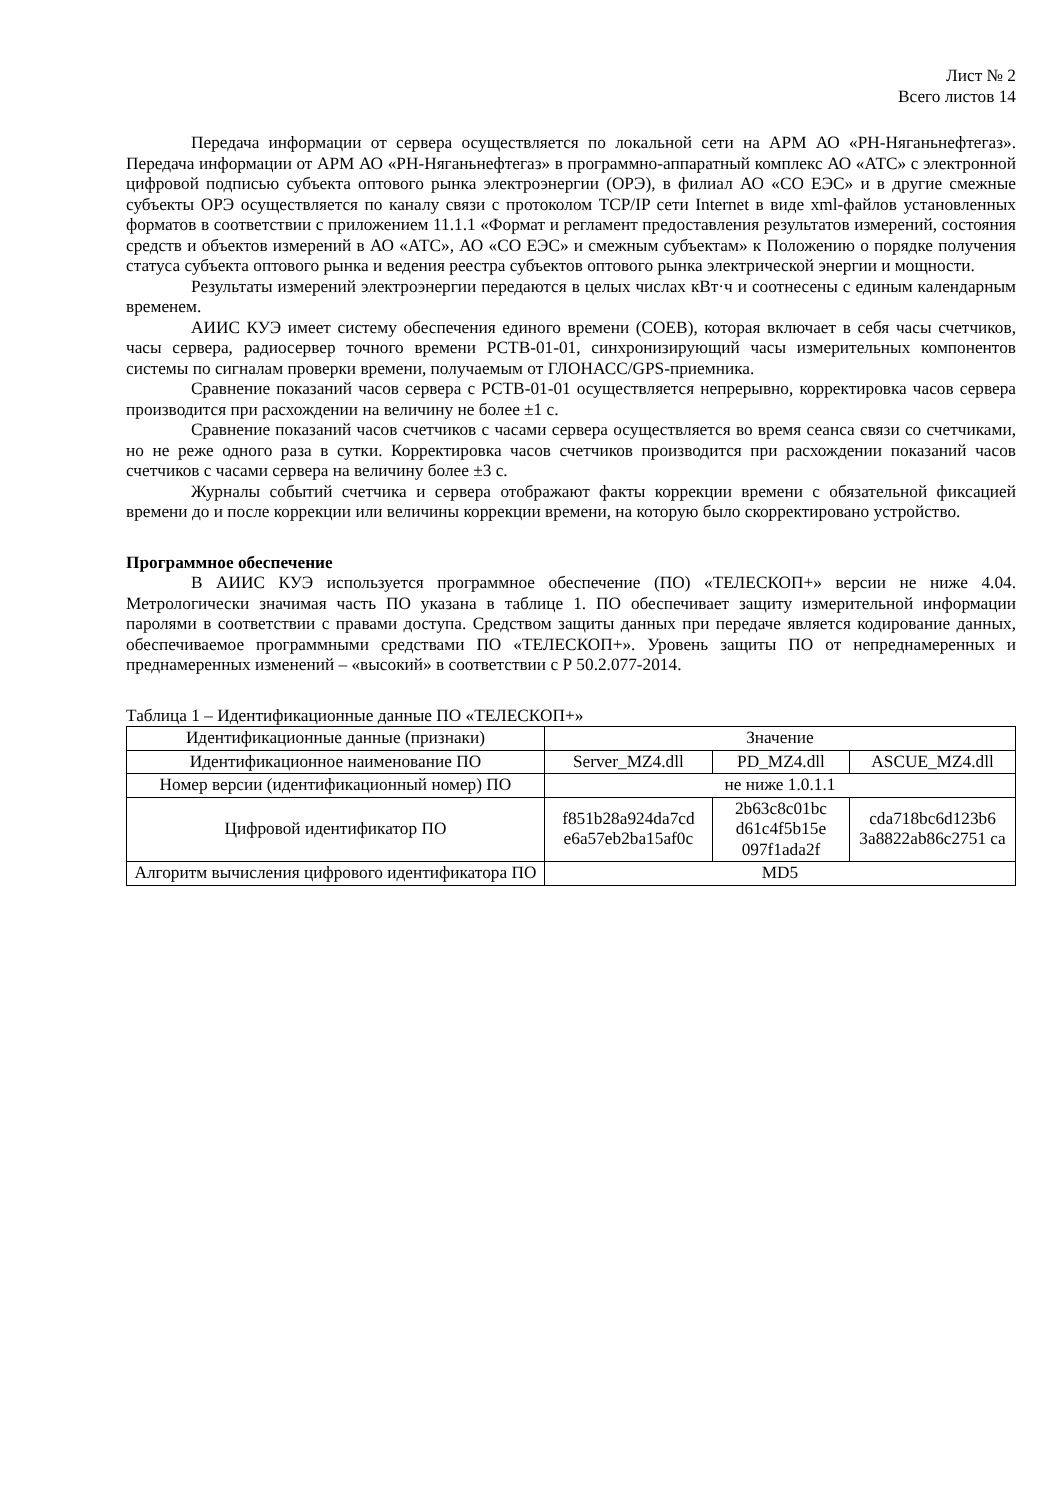Лист № 2
Всего листов 14
Передача информации от сервера осуществляется по локальной сети на АРМ АО «РН-Няганьнефтегаз». Передача информации от АРМ АО «РН-Няганьнефтегаз» в программно-аппаратный комплекс АО «АТС» с электронной цифровой подписью субъекта оптового рынка электроэнергии (ОРЭ), в филиал АО «СО ЕЭС» и в другие смежные субъекты ОРЭ осуществляется по каналу связи с протоколом TCP/IP сети Internet в виде xml-файлов установленных форматов в соответствии с приложением 11.1.1 «Формат и регламент предоставления результатов измерений, состояния средств и объектов измерений в АО «АТС», АО «СО ЕЭС» и смежным субъектам» к Положению о порядке получения статуса субъекта оптового рынка и ведения реестра субъектов оптового рынка электрической энергии и мощности.
Результаты измерений электроэнергии передаются в целых числах кВт·ч и соотнесены с единым календарным временем.
АИИС КУЭ имеет систему обеспечения единого времени (СОЕВ), которая включает в себя часы счетчиков, часы сервера, радиосервер точного времени РСТВ-01-01, синхронизирующий часы измерительных компонентов системы по сигналам проверки времени, получаемым от ГЛОНАСС/GPS-приемника.
Сравнение показаний часов сервера с РСТВ-01-01 осуществляется непрерывно, корректировка часов сервера производится при расхождении на величину не более ±1 с.
Сравнение показаний часов счетчиков с часами сервера осуществляется во время сеанса связи со счетчиками, но не реже одного раза в сутки. Корректировка часов счетчиков производится при расхождении показаний часов счетчиков с часами сервера на величину более ±3 с.
Журналы событий счетчика и сервера отображают факты коррекции времени с обязательной фиксацией времени до и после коррекции или величины коррекции времени, на которую было скорректировано устройство.
Программное обеспечение
В АИИС КУЭ используется программное обеспечение (ПО) «ТЕЛЕСКОП+» версии не ниже 4.04. Метрологически значимая часть ПО указана в таблице 1. ПО обеспечивает защиту измерительной информации паролями в соответствии с правами доступа. Средством защиты данных при передаче является кодирование данных, обеспечиваемое программными средствами ПО «ТЕЛЕСКОП+». Уровень защиты ПО от непреднамеренных и преднамеренных изменений – «высокий» в соответствии с Р 50.2.077-2014.
Таблица 1 – Идентификационные данные ПО «ТЕЛЕСКОП+»
| Идентификационные данные (признаки) | Значение | | |
| Идентификационное наименование ПО | Server_MZ4.dll | PD_MZ4.dll | ASCUE_MZ4.dll |
| Номер версии (идентификационный номер) ПО | не ниже 1.0.1.1 | | |
| Цифровой идентификатор ПО | f851b28a924da7cd e6a57eb2ba15af0c | 2b63c8c01bc d61c4f5b15e 097f1ada2f | cda718bc6d123b6 3a8822ab86c2751 ca |
| Алгоритм вычисления цифрового идентификатора ПО | MD5 | | |